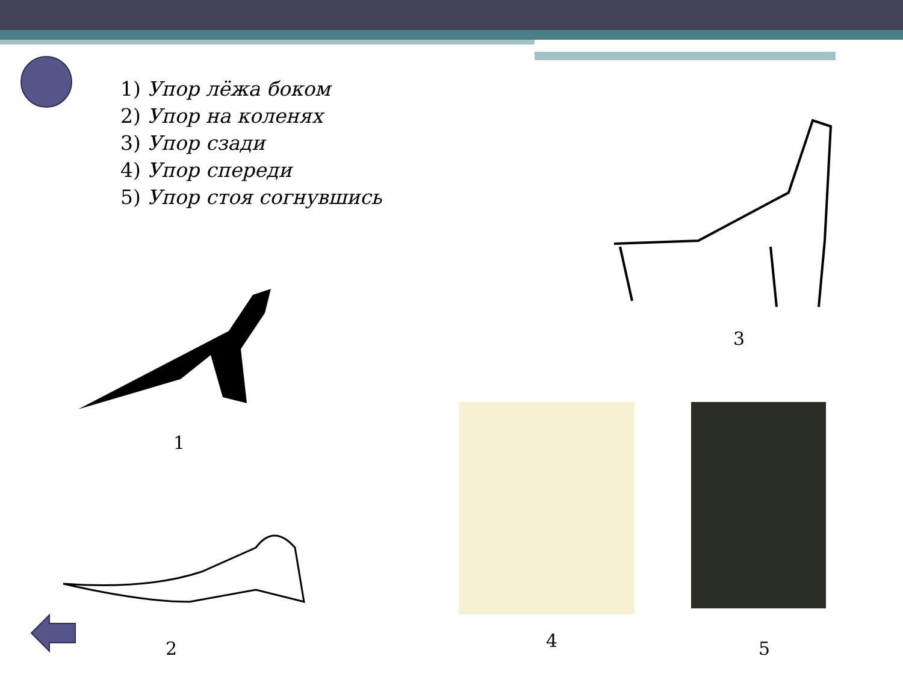1) Упор лёжа боком
2) Упор на коленях
3) Упор сзади
4) Упор спереди
5) Упор стоя согнувшись
1
2
3
4 5